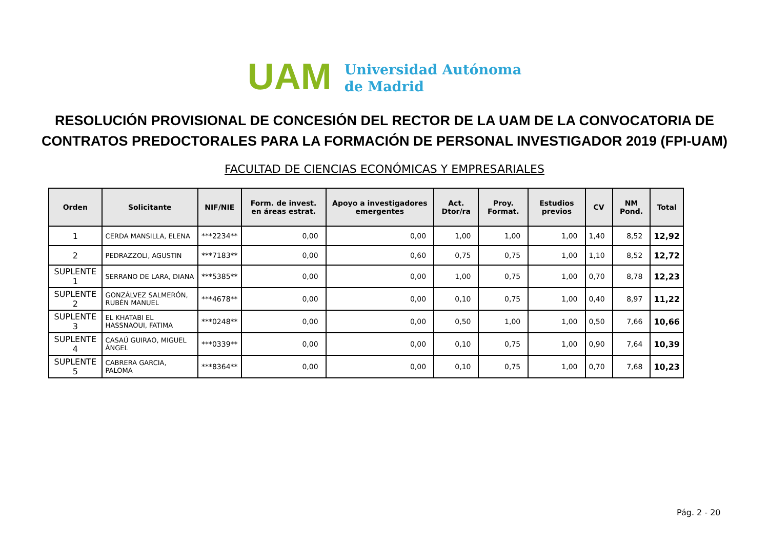UAM
Universidad Autónoma
de Madrid
RESOLUCIÓN PROVISIONAL DE CONCESIÓN DEL RECTOR DE LA UAM DE LA CONVOCATORIA DE CONTRATOS PREDOCTORALES PARA LA FORMACIÓN DE PERSONAL INVESTIGADOR 2019 (FPI-UAM)
FACULTAD DE CIENCIAS ECONÓMICAS Y EMPRESARIALES
| Orden | Solicitante | NIF/NIE | Form. de invest. en áreas estrat. | Apoyo a investigadores emergentes | Act. Dtor/ra | Proy. Format. | Estudios previos | CV | NM Pond. | Total |
| --- | --- | --- | --- | --- | --- | --- | --- | --- | --- | --- |
| 1 | CERDA MANSILLA, ELENA | ***2234** | 0,00 | 0,00 | 1,00 | 1,00 | 1,00 | 1,40 | 8,52 | 12,92 |
| 2 | PEDRAZZOLI, AGUSTIN | ***7183** | 0,00 | 0,60 | 0,75 | 0,75 | 1,00 | 1,10 | 8,52 | 12,72 |
| SUPLENTE 1 | SERRANO DE LARA, DIANA | ***5385** | 0,00 | 0,00 | 1,00 | 0,75 | 1,00 | 0,70 | 8,78 | 12,23 |
| SUPLENTE 2 | GONZÁLVEZ SALMERÓN, RUBÉN MANUEL | ***4678** | 0,00 | 0,00 | 0,10 | 0,75 | 1,00 | 0,40 | 8,97 | 11,22 |
| SUPLENTE 3 | EL KHATABI EL HASSNAOUI, FATIMA | ***0248** | 0,00 | 0,00 | 0,50 | 1,00 | 1,00 | 0,50 | 7,66 | 10,66 |
| SUPLENTE 4 | CASAÚ GUIRAO, MIGUEL ÁNGEL | ***0339** | 0,00 | 0,00 | 0,10 | 0,75 | 1,00 | 0,90 | 7,64 | 10,39 |
| SUPLENTE 5 | CABRERA GARCIA, PALOMA | ***8364** | 0,00 | 0,00 | 0,10 | 0,75 | 1,00 | 0,70 | 7,68 | 10,23 |
Pág. 2 - 20